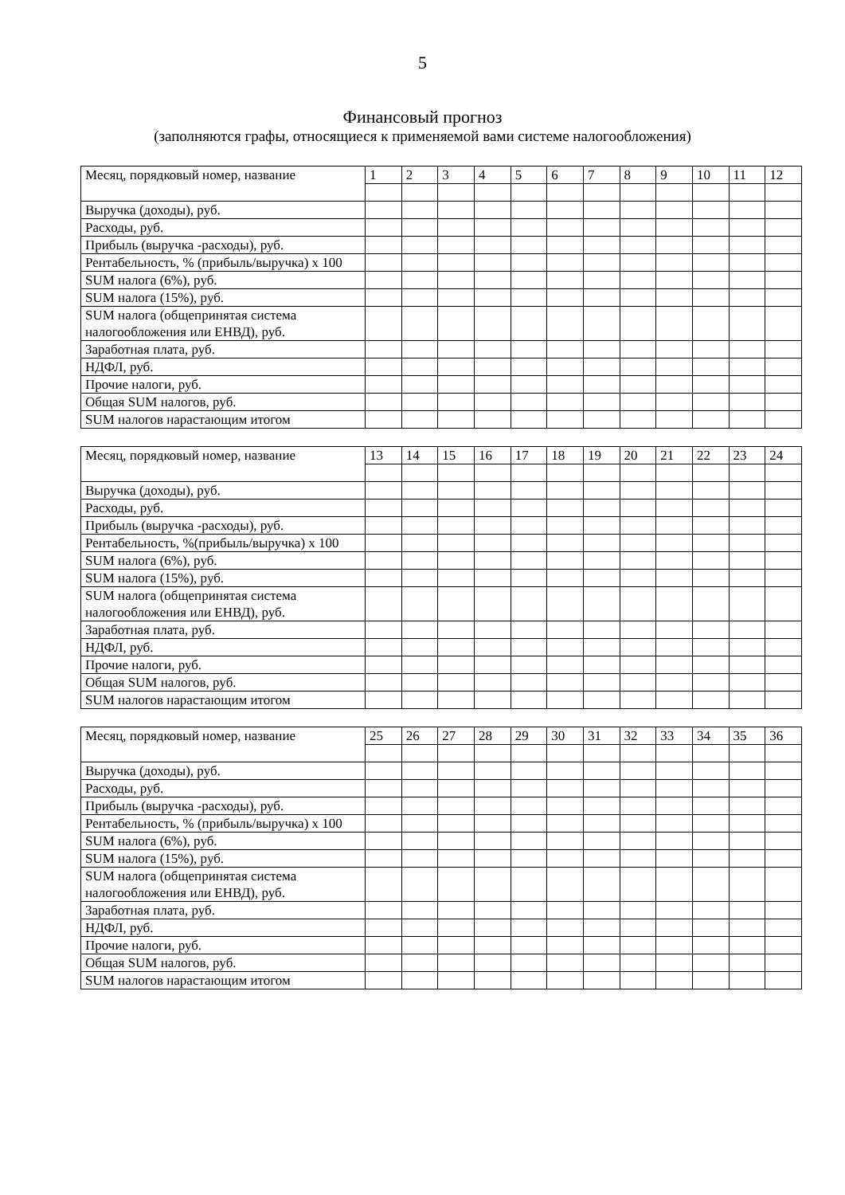5
Финансовый прогноз
(заполняются графы, относящиеся к применяемой вами системе налогообложения)
| Месяц, порядковый номер, название | 1 | 2 | 3 | 4 | 5 | 6 | 7 | 8 | 9 | 10 | 11 | 12 |
| Выручка (доходы), руб. | | | | | | | | | | | | |
| Расходы, руб. | | | | | | | | | | | | |
| Прибыль (выручка -расходы), руб. | | | | | | | | | | | | |
| Рентабельность, % (прибыль/выручка) x 100 | | | | | | | | | | | | |
| SUM налога (6%), руб. | | | | | | | | | | | | |
| SUM налога (15%), руб. | | | | | | | | | | | | |
| SUM налога (общепринятая система налогообложения или ЕНВД), руб. | | | | | | | | | | | | |
| Заработная плата, руб. | | | | | | | | | | | | |
| НДФЛ, руб. | | | | | | | | | | | | |
| Прочие налоги, руб. | | | | | | | | | | | | |
| Общая SUM налогов, руб. | | | | | | | | | | | | |
| SUM налогов нарастающим итогом | | | | | | | | | | | | |
| Месяц, порядковый номер, название | 13 | 14 | 15 | 16 | 17 | 18 | 19 | 20 | 21 | 22 | 23 | 24 |
| Выручка (доходы), руб. | | | | | | | | | | | | |
| Расходы, руб. | | | | | | | | | | | | |
| Прибыль (выручка -расходы), руб. | | | | | | | | | | | | |
| Рентабельность, %(прибыль/выручка) x 100 | | | | | | | | | | | | |
| SUM налога (6%), руб. | | | | | | | | | | | | |
| SUM налога (15%), руб. | | | | | | | | | | | | |
| SUM налога (общепринятая система налогообложения или ЕНВД), руб. | | | | | | | | | | | | |
| Заработная плата, руб. | | | | | | | | | | | | |
| НДФЛ, руб. | | | | | | | | | | | | |
| Прочие налоги, руб. | | | | | | | | | | | | |
| Общая SUM налогов, руб. | | | | | | | | | | | | |
| SUM налогов нарастающим итогом | | | | | | | | | | | | |
| Месяц, порядковый номер, название | 25 | 26 | 27 | 28 | 29 | 30 | 31 | 32 | 33 | 34 | 35 | 36 |
| Выручка (доходы), руб. | | | | | | | | | | | | |
| Расходы, руб. | | | | | | | | | | | | |
| Прибыль (выручка -расходы), руб. | | | | | | | | | | | | |
| Рентабельность, % (прибыль/выручка) x 100 | | | | | | | | | | | | |
| SUM налога (6%), руб. | | | | | | | | | | | | |
| SUM налога (15%), руб. | | | | | | | | | | | | |
| SUM налога (общепринятая система налогообложения или ЕНВД), руб. | | | | | | | | | | | | |
| Заработная плата, руб. | | | | | | | | | | | | |
| НДФЛ, руб. | | | | | | | | | | | | |
| Прочие налоги, руб. | | | | | | | | | | | | |
| Общая SUM налогов, руб. | | | | | | | | | | | | |
| SUM налогов нарастающим итогом | | | | | | | | | | | | |